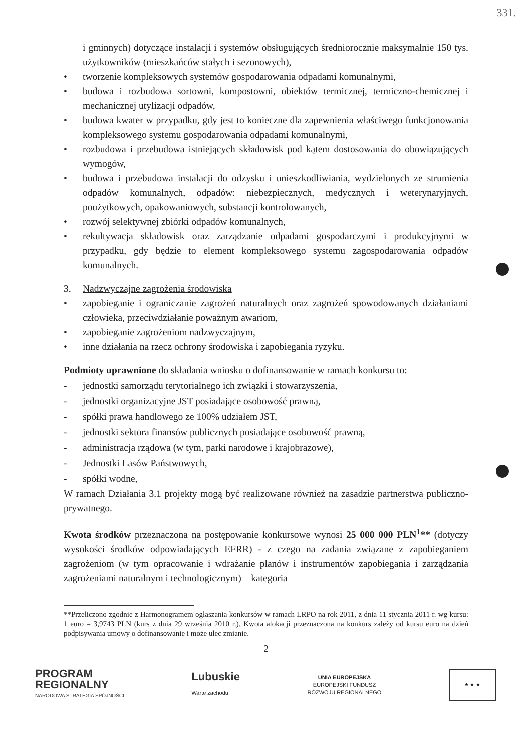331.
i gminnych) dotyczące instalacji i systemów obsługujących średniorocznie maksymalnie 150 tys. użytkowników (mieszkańców stałych i sezonowych),
• tworzenie kompleksowych systemów gospodarowania odpadami komunalnymi,
• budowa i rozbudowa sortowni, kompostowni, obiektów termicznej, termiczno-chemicznej i mechanicznej utylizacji odpadów,
• budowa kwater w przypadku, gdy jest to konieczne dla zapewnienia właściwego funkcjonowania kompleksowego systemu gospodarowania odpadami komunalnymi,
• rozbudowa i przebudowa istniejących składowisk pod kątem dostosowania do obowiązujących wymogów,
• budowa i przebudowa instalacji do odzysku i unieszkodliwiania, wydzielonych ze strumienia odpadów komunalnych, odpadów: niebezpiecznych, medycznych i weterynaryjnych, poużytkowych, opakowaniowych, substancji kontrolowanych,
• rozwój selektywnej zbiórki odpadów komunalnych,
• rekultywacja składowisk oraz zarządzanie odpadami gospodarczymi i produkcyjnymi w przypadku, gdy będzie to element kompleksowego systemu zagospodarowania odpadów komunalnych.
3. Nadzwyczajne zagrożenia środowiska
• zapobieganie i ograniczanie zagrożeń naturalnych oraz zagrożeń spowodowanych działaniami człowieka, przeciwdziałanie poważnym awariom,
• zapobieganie zagrożeniom nadzwyczajnym,
• inne działania na rzecz ochrony środowiska i zapobiegania ryzyku.
Podmioty uprawnione do składania wniosku o dofinansowanie w ramach konkursu to:
- jednostki samorządu terytorialnego ich związki i stowarzyszenia,
- jednostki organizacyjne JST posiadające osobowość prawną,
- spółki prawa handlowego ze 100% udziałem JST,
- jednostki sektora finansów publicznych posiadające osobowość prawną,
- administracja rządowa (w tym, parki narodowe i krajobrazowe),
- Jednostki Lasów Państwowych,
- spółki wodne,
W ramach Działania 3.1 projekty mogą być realizowane również na zasadzie partnerstwa publiczno-prywatnego.
Kwota środków przeznaczona na postępowanie konkursowe wynosi 25 000 000 PLN<sup>1</sup>** (dotyczy wysokości środków odpowiadających EFRR) - z czego na zadania związane z zapobieganiem zagrożeniom (w tym opracowanie i wdrażanie planów i instrumentów zapobiegania i zarządzania zagrożeniami naturalnym i technologicznym) – kategoria
**Przeliczono zgodnie z Harmonogramem ogłaszania konkursów w ramach LRPO na rok 2011, z dnia 11 stycznia 2011 r. wg kursu: 1 euro = 3,9743 PLN (kurs z dnia 29 września 2010 r.). Kwota alokacji przeznaczona na konkurs zależy od kursu euro na dzień podpisywania umowy o dofinansowanie i może ulec zmianie.
2
PROGRAM
REGIONALNY
NARODOWA STRATEGIA SPÓJNOŚCI
Lubuskie
Warte zachodu
UNIA EUROPEJSKA
EUROPEJSKI FUNDUSZ
ROZWOJU REGIONALNEGO
★ ★ ★